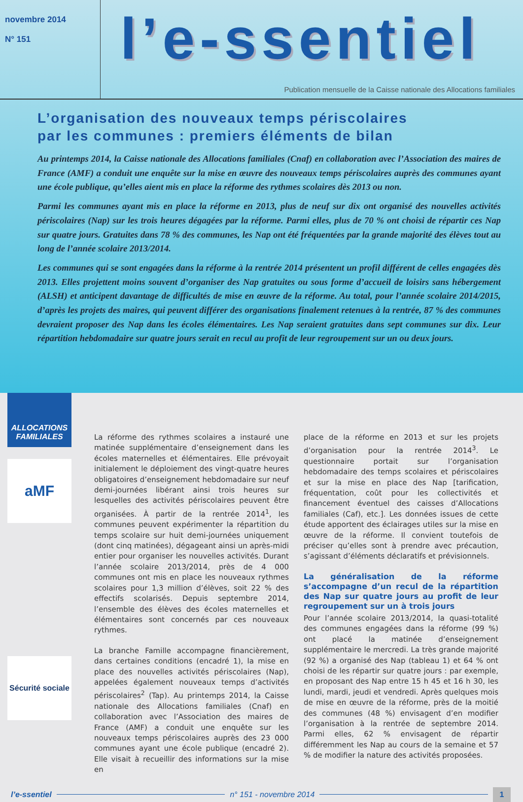novembre 2014
N° 151
l’e-ssentiel
Publication mensuelle de la Caisse nationale des Allocations familiales
L’organisation des nouveaux temps périscolaires
par les communes : premiers éléments de bilan
Au printemps 2014, la Caisse nationale des Allocations familiales (Cnaf) en collaboration avec l’Association des maires de France (AMF) a conduit une enquête sur la mise en œuvre des nouveaux temps périscolaires auprès des communes ayant une école publique, qu’elles aient mis en place la réforme des rythmes scolaires dès 2013 ou non.
Parmi les communes ayant mis en place la réforme en 2013, plus de neuf sur dix ont organisé des nouvelles activités périscolaires (Nap) sur les trois heures dégagées par la réforme. Parmi elles, plus de 70 % ont choisi de répartir ces Nap sur quatre jours. Gratuites dans 78 % des communes, les Nap ont été fréquentées par la grande majorité des élèves tout au long de l’année scolaire 2013/2014.
Les communes qui se sont engagées dans la réforme à la rentrée 2014 présentent un profil différent de celles engagées dès 2013. Elles projettent moins souvent d’organiser des Nap gratuites ou sous forme d’accueil de loisirs sans hébergement (ALSH) et anticipent davantage de difficultés de mise en œuvre de la réforme. Au total, pour l’année scolaire 2014/2015, d’après les projets des maires, qui peuvent différer des organisations finalement retenues à la rentrée, 87 % des communes devraient proposer des Nap dans les écoles élémentaires. Les Nap seraient gratuites dans sept communes sur dix. Leur répartition hebdomadaire sur quatre jours serait en recul au profit de leur regroupement sur un ou deux jours.
ALLOCATIONS
FAMILIALES
aMF
Sécurité sociale
La réforme des rythmes scolaires a instauré une matinée supplémentaire d’enseignement dans les écoles maternelles et élémentaires. Elle prévoyait initialement le déploiement des vingt-quatre heures obligatoires d’enseignement hebdomadaire sur neuf demi-journées libérant ainsi trois heures sur lesquelles des activités périscolaires peuvent être organisées. À partir de la rentrée 2014<sup>1</sup>, les communes peuvent expérimenter la répartition du temps scolaire sur huit demi-journées uniquement (dont cinq matinées), dégageant ainsi un après-midi entier pour organiser les nouvelles activités. Durant l’année scolaire 2013/2014, près de 4 000 communes ont mis en place les nouveaux rythmes scolaires pour 1,3 million d’élèves, soit 22 % des effectifs scolarisés. Depuis septembre 2014, l’ensemble des élèves des écoles maternelles et élémentaires sont concernés par ces nouveaux rythmes.
La branche Famille accompagne financièrement, dans certaines conditions (encadré 1), la mise en place des nouvelles activités périscolaires (Nap), appelées également nouveaux temps d’activités périscolaires<sup>2</sup> (Tap). Au printemps 2014, la Caisse nationale des Allocations familiales (Cnaf) en collaboration avec l’Association des maires de France (AMF) a conduit une enquête sur les nouveaux temps périscolaires auprès des 23 000 communes ayant une école publique (encadré 2). Elle visait à recueillir des informations sur la mise en
place de la réforme en 2013 et sur les projets d’organisation pour la rentrée 2014<sup>3</sup>. Le questionnaire portait sur l’organisation hebdomadaire des temps scolaires et périscolaires et sur la mise en place des Nap [tarification, fréquentation, coût pour les collectivités et financement éventuel des caisses d’Allocations familiales (Caf), etc.]. Les données issues de cette étude apportent des éclairages utiles sur la mise en œuvre de la réforme. Il convient toutefois de préciser qu’elles sont à prendre avec précaution, s’agissant d’éléments déclaratifs et prévisionnels.
La généralisation de la réforme s’accompagne d’un recul de la répartition des Nap sur quatre jours au profit de leur regroupement sur un à trois jours
Pour l’année scolaire 2013/2014, la quasi-totalité des communes engagées dans la réforme (99 %) ont placé la matinée d’enseignement supplémentaire le mercredi. La très grande majorité (92 %) a organisé des Nap (tableau 1) et 64 % ont choisi de les répartir sur quatre jours : par exemple, en proposant des Nap entre 15 h 45 et 16 h 30, les lundi, mardi, jeudi et vendredi. Après quelques mois de mise en œuvre de la réforme, près de la moitié des communes (48 %) envisagent d’en modifier l’organisation à la rentrée de septembre 2014. Parmi elles, 62 % envisagent de répartir différemment les Nap au cours de la semaine et 57 % de modifier la nature des activités proposées.
l’e-ssentiel n° 151 - novembre 2014 1